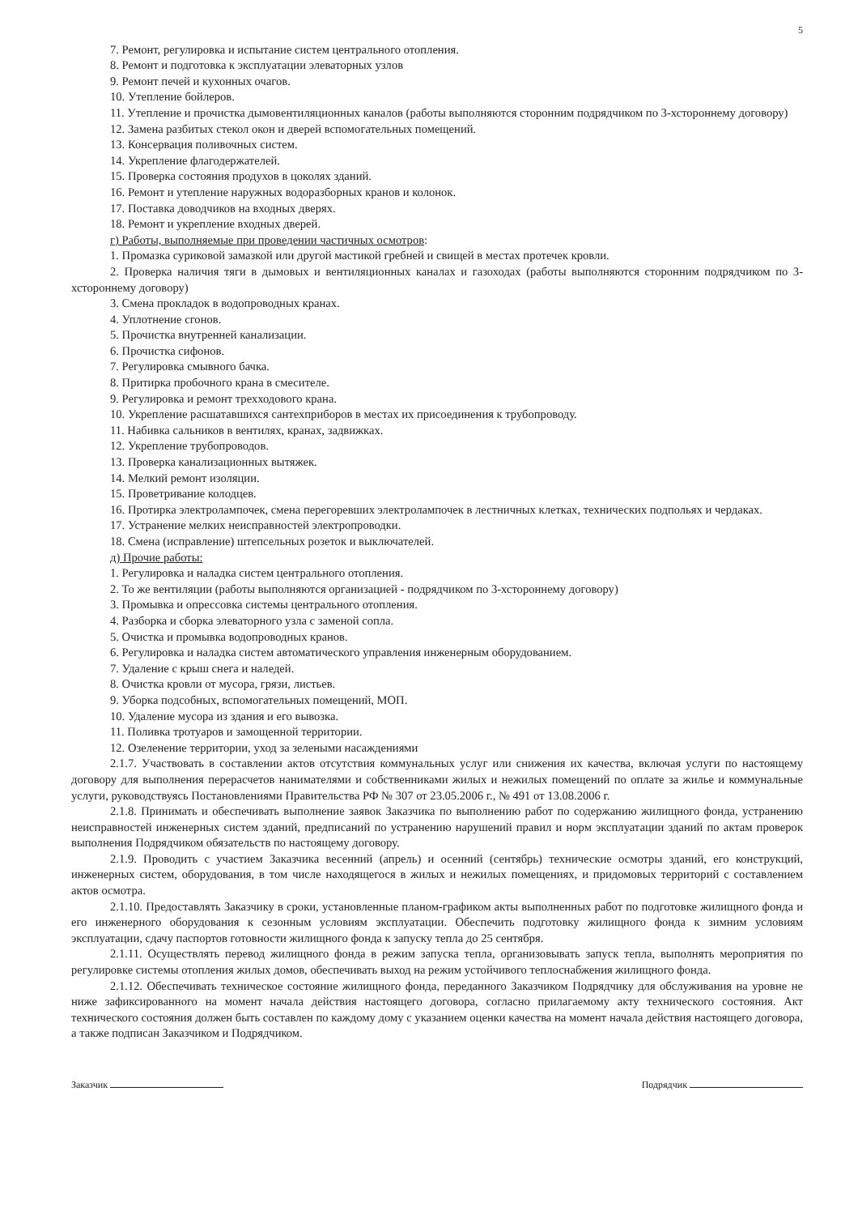5
7. Ремонт, регулировка и испытание систем центрального отопления.
8. Ремонт и подготовка к эксплуатации элеваторных узлов
9. Ремонт печей и кухонных очагов.
10. Утепление бойлеров.
11. Утепление и прочистка дымовентиляционных каналов (работы выполняются сторонним подрядчиком по 3-хстороннему договору)
12. Замена разбитых стекол окон и дверей вспомогательных помещений.
13. Консервация поливочных систем.
14. Укрепление флагодержателей.
15. Проверка состояния продухов в цоколях зданий.
16. Ремонт и утепление наружных водоразборных кранов и колонок.
17. Поставка доводчиков на входных дверях.
18. Ремонт и укрепление входных дверей.
г) Работы, выполняемые при проведении частичных осмотров:
1. Промазка суриковой замазкой или другой мастикой гребней и свищей в местах протечек кровли.
2. Проверка наличия тяги в дымовых и вентиляционных каналах и газоходах (работы выполняются сторонним подрядчиком по 3-хстороннему договору)
3. Смена прокладок в водопроводных кранах.
4. Уплотнение сгонов.
5. Прочистка внутренней канализации.
6. Прочистка сифонов.
7. Регулировка смывного бачка.
8. Притирка пробочного крана в смесителе.
9. Регулировка и ремонт трехходового крана.
10. Укрепление расшатавшихся сантехприборов в местах их присоединения к трубопроводу.
11. Набивка сальников в вентилях, кранах, задвижках.
12. Укрепление трубопроводов.
13. Проверка канализационных вытяжек.
14. Мелкий ремонт изоляции.
15. Проветривание колодцев.
16. Протирка электролампочек, смена перегоревших электролампочек в лестничных клетках, технических подпольях и чердаках.
17. Устранение мелких неисправностей электропроводки.
18. Смена (исправление) штепсельных розеток и выключателей.
д) Прочие работы:
1. Регулировка и наладка систем центрального отопления.
2. То же вентиляции (работы выполняются организацией - подрядчиком по 3-хстороннему договору)
3. Промывка и опрессовка системы центрального отопления.
4. Разборка и сборка элеваторного узла с заменой сопла.
5. Очистка и промывка водопроводных кранов.
6. Регулировка и наладка систем автоматического управления инженерным оборудованием.
7. Удаление с крыш снега и наледей.
8. Очистка кровли от мусора, грязи, листьев.
9. Уборка подсобных, вспомогательных помещений, МОП.
10. Удаление мусора из здания и его вывозка.
11. Поливка тротуаров и замощенной территории.
12. Озеленение территории, уход за зелеными насаждениями
2.1.7. Участвовать в составлении актов отсутствия коммунальных услуг или снижения их качества, включая услуги по настоящему договору для выполнения перерасчетов нанимателями и собственниками жилых и нежилых помещений по оплате за жилье и коммунальные услуги, руководствуясь Постановлениями Правительства РФ № 307 от 23.05.2006 г., № 491 от 13.08.2006 г.
2.1.8. Принимать и обеспечивать выполнение заявок Заказчика по выполнению работ по содержанию жилищного фонда, устранению неисправностей инженерных систем зданий, предписаний по устранению нарушений правил и норм эксплуатации зданий по актам проверок выполнения Подрядчиком обязательств по настоящему договору.
2.1.9. Проводить с участием Заказчика весенний (апрель) и осенний (сентябрь) технические осмотры зданий, его конструкций, инженерных систем, оборудования, в том числе находящегося в жилых и нежилых помещениях, и придомовых территорий с составлением актов осмотра.
2.1.10. Предоставлять Заказчику в сроки, установленные планом-графиком акты выполненных работ по подготовке жилищного фонда и его инженерного оборудования к сезонным условиям эксплуатации. Обеспечить подготовку жилищного фонда к зимним условиям эксплуатации, сдачу паспортов готовности жилищного фонда к запуску тепла до 25 сентября.
2.1.11. Осуществлять перевод жилищного фонда в режим запуска тепла, организовывать запуск тепла, выполнять мероприятия по регулировке системы отопления жилых домов, обеспечивать выход на режим устойчивого теплоснабжения жилищного фонда.
2.1.12. Обеспечивать техническое состояние жилищного фонда, переданного Заказчиком Подрядчику для обслуживания на уровне не ниже зафиксированного на момент начала действия настоящего договора, согласно прилагаемому акту технического состояния. Акт технического состояния должен быть составлен по каждому дому с указанием оценки качества на момент начала действия настоящего договора, а также подписан Заказчиком и Подрядчиком.
Заказчик Подрядчик